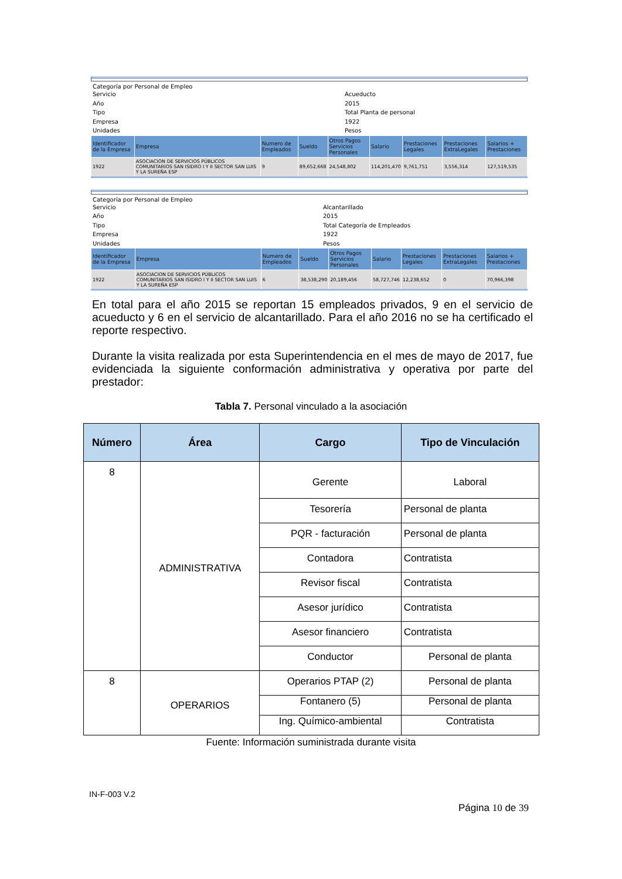Categoría por Personal de Empleo
Servicio Acueducto Año 2015 Tipo Total Planta de personal Empresa 1922 Unidades Pesos
| Identificador de la Empresa | Empresa | Numero de Empleados | Sueldo | Otros Pagos Servicios Personales | Salario | Prestaciones Legales | Prestaciones ExtraLegales | Salarios + Prestaciones |
| --- | --- | --- | --- | --- | --- | --- | --- | --- |
| 1922 | ASOCIACION DE SERVICIOS PÚBLICOS COMUNITARIOS SAN ISIDRO I Y II SECTOR SAN LUIS Y LA SUREÑA ESP | 9 | 89,652,668 | 24,548,802 | 114,201,470 | 9,761,751 | 3,556,314 | 127,519,535 |
Categoría por Personal de Empleo
Servicio Alcantarillado Año 2015 Tipo Total Categoría de Empleados Empresa 1922 Unidades Pesos
| Identificador de la Empresa | Empresa | Numero de Empleados | Sueldo | Otros Pagos Servicios Personales | Salario | Prestaciones Legales | Prestaciones ExtraLegales | Salarios + Prestaciones |
| --- | --- | --- | --- | --- | --- | --- | --- | --- |
| 1922 | ASOCIACION DE SERVICIOS PÚBLICOS COMUNITARIOS SAN ISIDRO I Y II SECTOR SAN LUIS Y LA SUREÑA ESP | 6 | 38,538,290 | 20,189,456 | 58,727,746 | 12,238,652 | 0 | 70,966,398 |
En total para el año 2015 se reportan 15 empleados privados, 9 en el servicio de acueducto y 6 en el servicio de alcantarillado. Para el año 2016 no se ha certificado el reporte respectivo.
Durante la visita realizada por esta Superintendencia en el mes de mayo de 2017, fue evidenciada la siguiente conformación administrativa y operativa por parte del prestador:
Tabla 7. Personal vinculado a la asociación
| Número | Área | Cargo | Tipo de Vinculación |
| --- | --- | --- | --- |
| 8 | ADMINISTRATIVA | Gerente | Laboral |
| | | Tesorería | Personal de planta |
| | | PQR - facturación | Personal de planta |
| | | Contadora | Contratista |
| | | Revisor fiscal | Contratista |
| | | Asesor jurídico | Contratista |
| | | Asesor financiero | Contratista |
| | | Conductor | Personal de planta |
| 8 | OPERARIOS | Operarios PTAP (2) | Personal de planta |
| | | Fontanero (5) | Personal de planta |
| | | Ing. Químico-ambiental | Contratista |
Fuente: Información suministrada durante visita
IN-F-003 V.2
Página 10 de 39